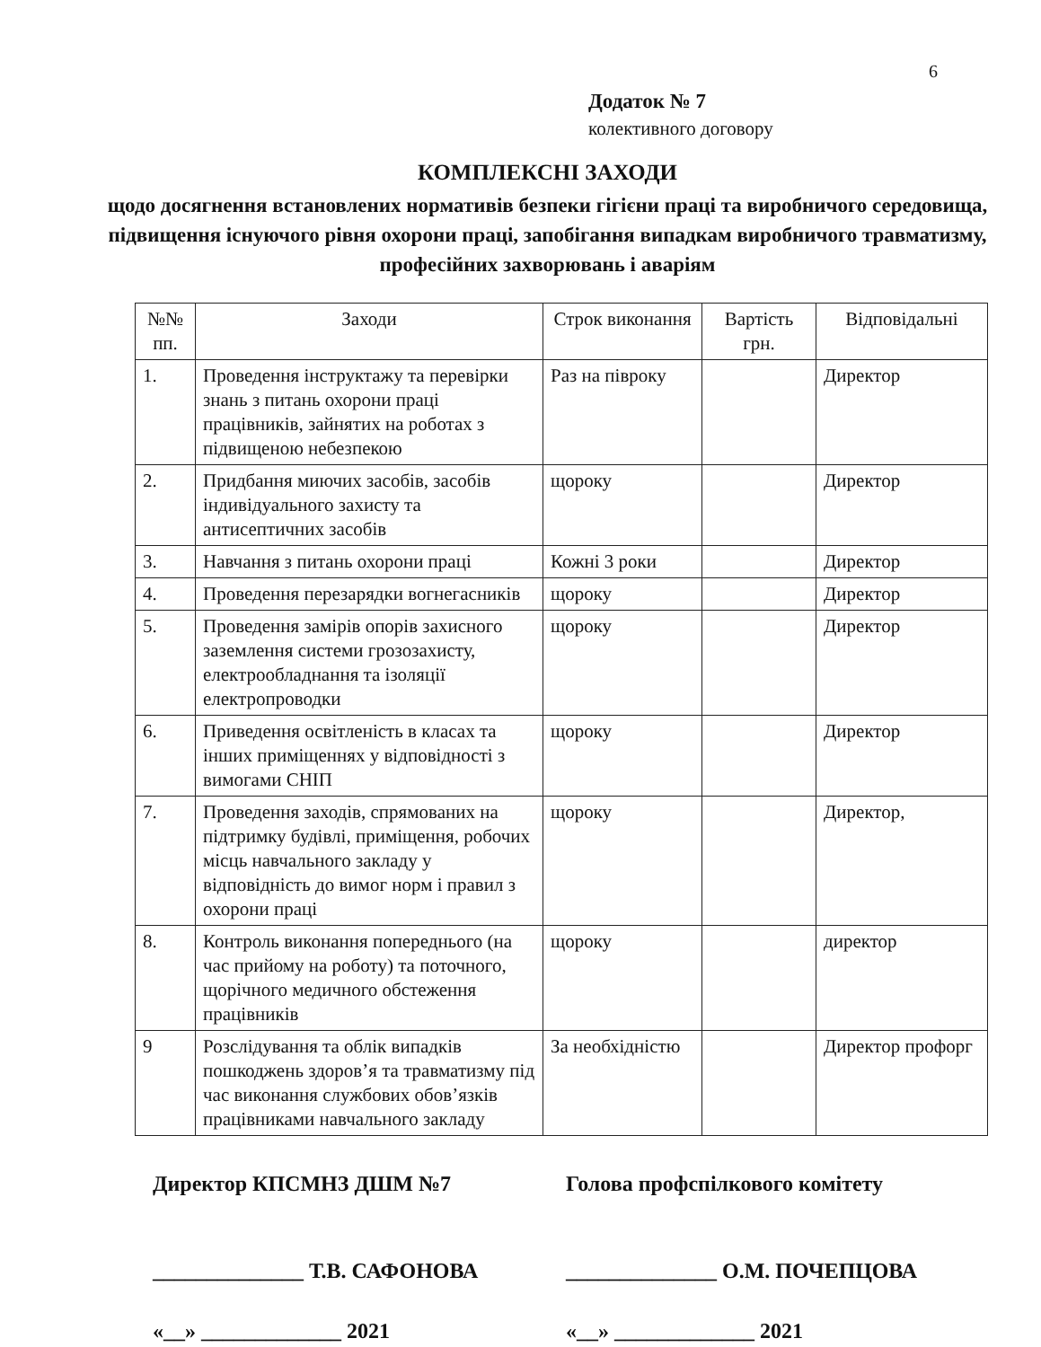6
Додаток № 7
колективного договору
КОМПЛЕКСНІ ЗАХОДИ
щодо досягнення встановлених нормативів безпеки гігієни праці та виробничого середовища, підвищення існуючого рівня охорони праці, запобігання випадкам виробничого травматизму,
професійних захворювань і аваріям
| №№ пп. | Заходи | Строк виконання | Вартість грн. | Відповідальні |
| --- | --- | --- | --- | --- |
| 1. | Проведення інструктажу та перевірки знань з питань охорони праці працівників, зайнятих на роботах з підвищеною небезпекою | Раз на півроку | | Директор |
| 2. | Придбання миючих засобів, засобів індивідуального захисту та антисептичних засобів | щороку | | Директор |
| 3. | Навчання з питань охорони праці | Кожні 3 роки | | Директор |
| 4. | Проведення перезарядки вогнегасників | щороку | | Директор |
| 5. | Проведення замірів опорів захисного заземлення системи грозозахисту, електрообладнання та ізоляції електропроводки | щороку | | Директор |
| 6. | Приведення освітленість в класах та інших приміщеннях у відповідності з вимогами СНІП | щороку | | Директор |
| 7. | Проведення заходів, спрямованих на підтримку будівлі, приміщення, робочих місць навчального закладу у відповідність до вимог норм і правил з охорони праці | щороку | | Директор, |
| 8. | Контроль виконання попереднього (на час прийому на роботу) та поточного, щорічного медичного обстеження працівників | щороку | | директор |
| 9 | Розслідування та облік випадків пошкоджень здоров’я та травматизму під час виконання службових обов’язків працівниками навчального закладу | За необхідністю | | Директор профорг |
Директор КПСМНЗ ДШМ №7
______________ Т.В. САФОНОВА
«__» _____________ 2021
Голова профспілкового комітету
______________ О.М. ПОЧЕПЦОВА
«__» _____________ 2021